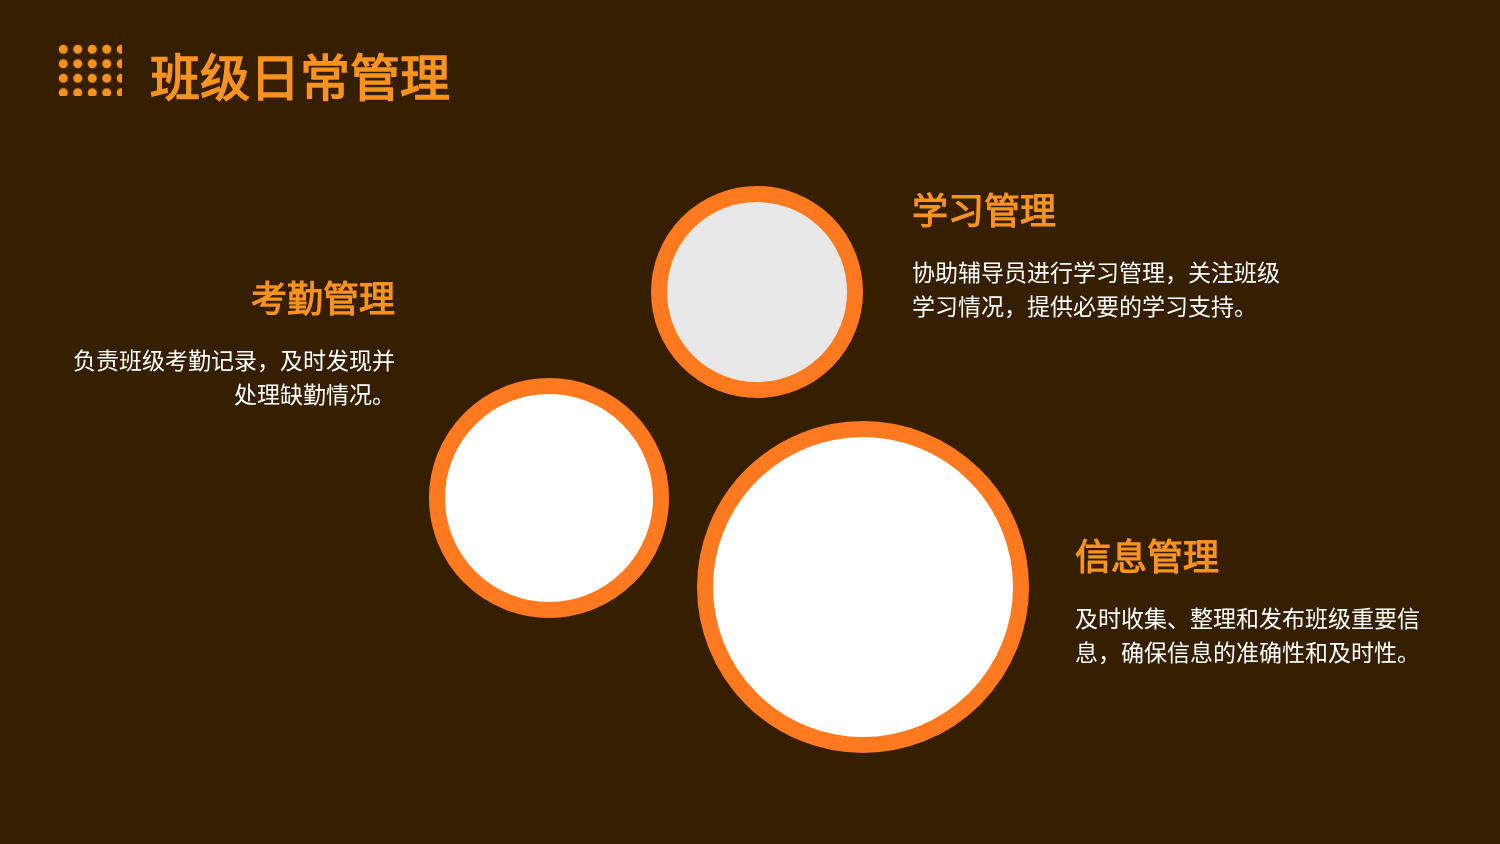班级日常管理
考勤管理
负责班级考勤记录，及时发现并处理缺勤情况。
学习管理
协助辅导员进行学习管理，关注班级学习情况，提供必要的学习支持。
信息管理
及时收集、整理和发布班级重要信息，确保信息的准确性和及时性。